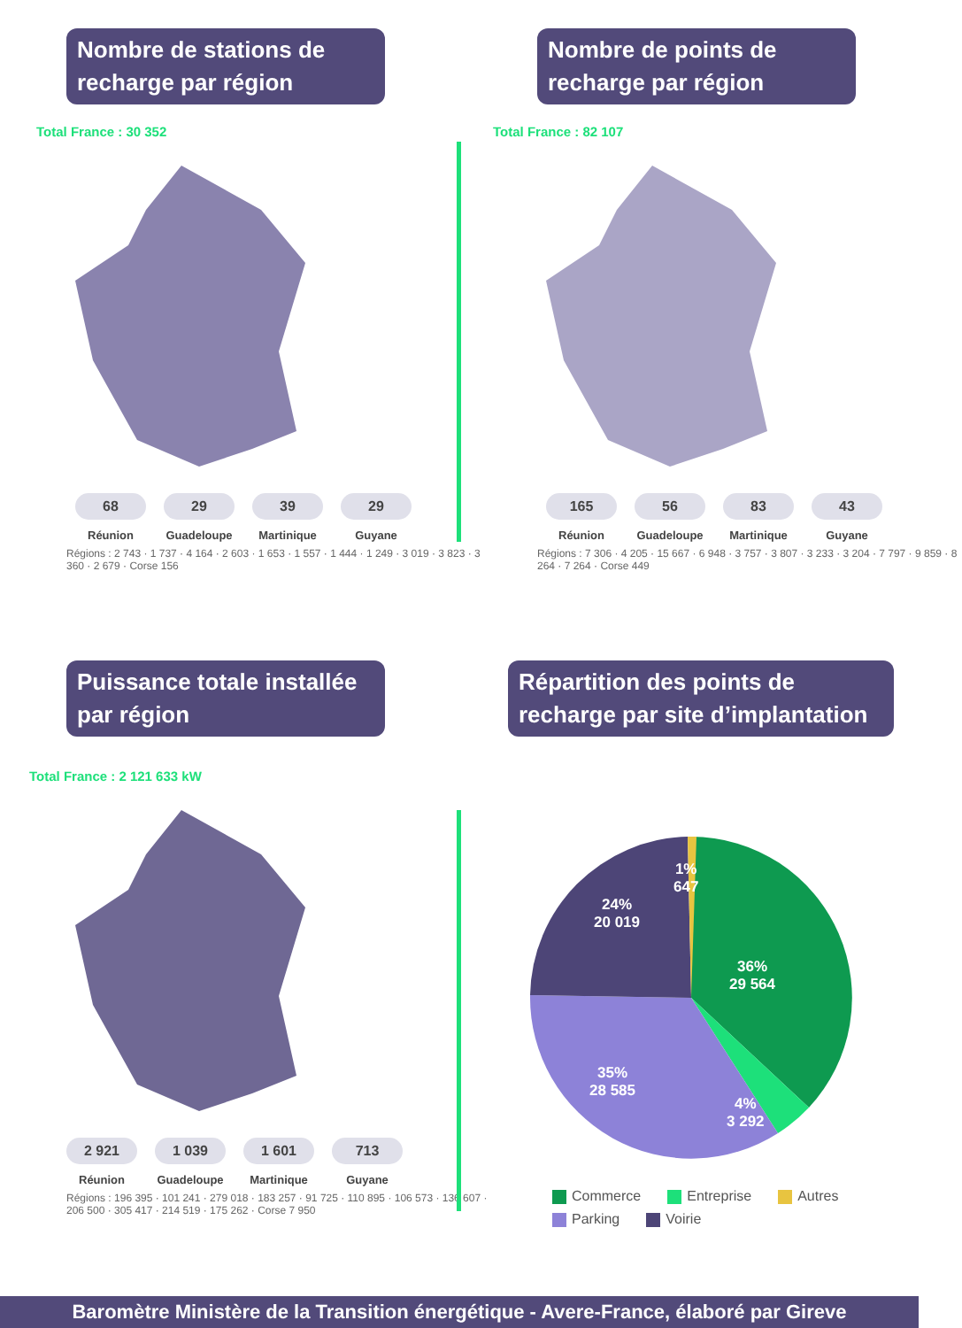Nombre de stations de recharge par région
Total France : 30 352
68
Réunion
29
Guadeloupe
39
Martinique
29
Guyane
Régions : 2 743 · 1 737 · 4 164 · 2 603 · 1 653 · 1 557 · 1 444 · 1 249 · 3 019 · 3 823 · 3 360 · 2 679 · Corse 156
Nombre de points de recharge par région
Total France : 82 107
165
Réunion
56
Guadeloupe
83
Martinique
43
Guyane
Régions : 7 306 · 4 205 · 15 667 · 6 948 · 3 757 · 3 807 · 3 233 · 3 204 · 7 797 · 9 859 · 8 264 · 7 264 · Corse 449
Puissance totale installée par région
Total France : 2 121 633 kW
2 921
Réunion
1 039
Guadeloupe
1 601
Martinique
713
Guyane
Régions : 196 395 · 101 241 · 279 018 · 183 257 · 91 725 · 110 895 · 106 573 · 136 607 · 206 500 · 305 417 · 214 519 · 175 262 · Corse 7 950
Répartition des points de recharge par site d’implantation
36%
29 564
4%
3 292
35%
28 585
24%
20 019
1%
647
Commerce Entreprise Autres Parking Voirie
Baromètre Ministère de la Transition énergétique - Avere-France, élaboré par Gireve